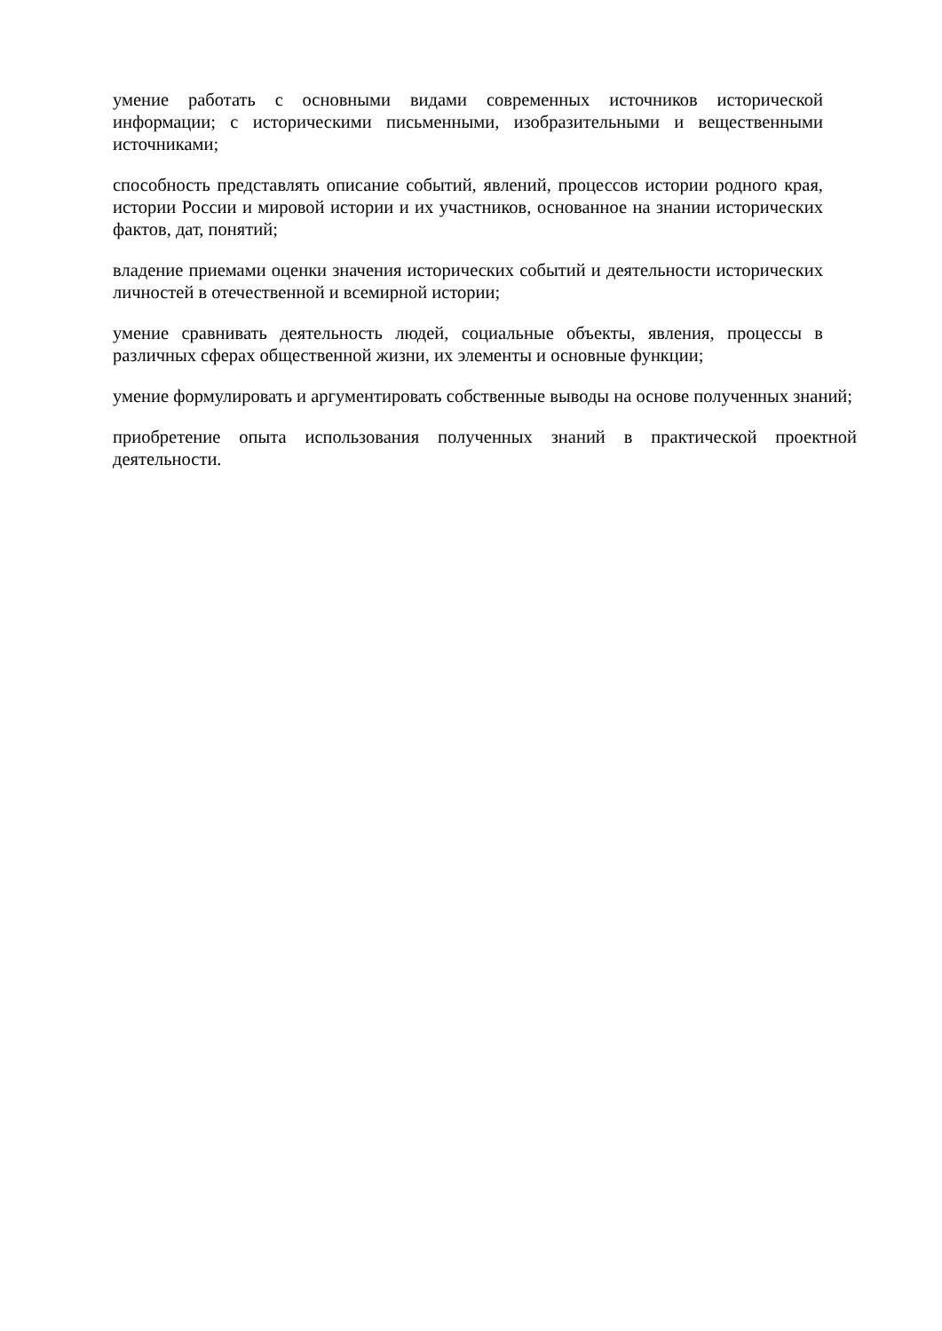умение работать с основными видами современных источников исторической информации; с историческими письменными, изобразительными и вещественными источниками;
способность представлять описание событий, явлений, процессов истории родного края, истории России и мировой истории и их участников, основанное на знании исторических фактов, дат, понятий;
владение приемами оценки значения исторических событий и деятельности исторических личностей в отечественной и всемирной истории;
умение сравнивать деятельность людей, социальные объекты, явления, процессы в различных сферах общественной жизни, их элементы и основные функции;
умение формулировать и аргументировать собственные выводы на основе полученных знаний;
приобретение опыта использования полученных знаний в практической проектной деятельности.